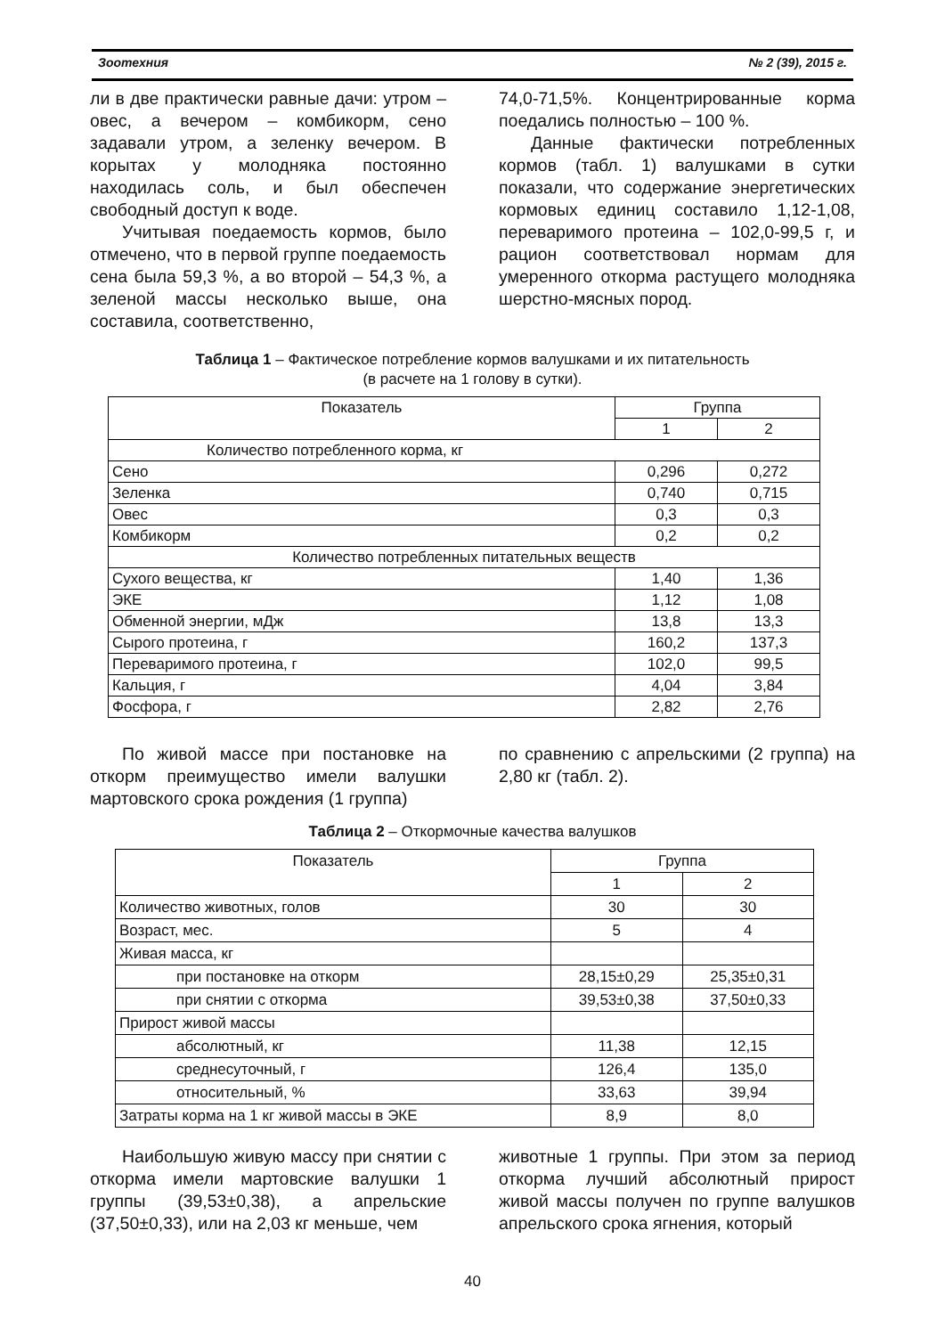Зоотехния № 2 (39), 2015 г.
ли в две практически равные дачи: утром – овес, а вечером – комбикорм, сено задавали утром, а зеленку вечером. В корытах у молодняка постоянно находилась соль, и был обеспечен свободный доступ к воде.
Учитывая поедаемость кормов, было отмечено, что в первой группе поедаемость сена была 59,3 %, а во второй – 54,3 %, а зеленой массы несколько выше, она составила, соответственно,
74,0-71,5%. Концентрированные корма поедались полностью – 100 %.
Данные фактически потребленных кормов (табл. 1) валушками в сутки показали, что содержание энергетических кормовых единиц составило 1,12-1,08, переваримого протеина – 102,0-99,5 г, и рацион соответствовал нормам для умеренного откорма растущего молодняка шерстно-мясных пород.
Таблица 1 – Фактическое потребление кормов валушками и их питательность
(в расчете на 1 голову в сутки).
| Показатель | Группа | |
| --- | --- | --- |
| | 1 | 2 |
| Количество потребленного корма, кг | | |
| Сено | 0,296 | 0,272 |
| Зеленка | 0,740 | 0,715 |
| Овес | 0,3 | 0,3 |
| Комбикорм | 0,2 | 0,2 |
| Количество потребленных питательных веществ | | |
| Сухого вещества, кг | 1,40 | 1,36 |
| ЭКЕ | 1,12 | 1,08 |
| Обменной энергии, мДж | 13,8 | 13,3 |
| Сырого протеина, г | 160,2 | 137,3 |
| Переваримого протеина, г | 102,0 | 99,5 |
| Кальция, г | 4,04 | 3,84 |
| Фосфора, г | 2,82 | 2,76 |
По живой массе при постановке на откорм преимущество имели валушки мартовского срока рождения (1 группа)
по сравнению с апрельскими (2 группа) на 2,80 кг (табл. 2).
Таблица 2 – Откормочные качества валушков
| Показатель | Группа | |
| --- | --- | --- |
| | 1 | 2 |
| Количество животных, голов | 30 | 30 |
| Возраст, мес. | 5 | 4 |
| Живая масса, кг | | |
| при постановке на откорм | 28,15±0,29 | 25,35±0,31 |
| при снятии с откорма | 39,53±0,38 | 37,50±0,33 |
| Прирост живой массы | | |
| абсолютный, кг | 11,38 | 12,15 |
| среднесуточный, г | 126,4 | 135,0 |
| относительный, % | 33,63 | 39,94 |
| Затраты корма на 1 кг живой массы в ЭКЕ | 8,9 | 8,0 |
Наибольшую живую массу при снятии с откорма имели мартовские валушки 1 группы (39,53±0,38), а апрельские (37,50±0,33), или на 2,03 кг меньше, чем
животные 1 группы. При этом за период откорма лучший абсолютный прирост живой массы получен по группе валушков апрельского срока ягнения, который
40